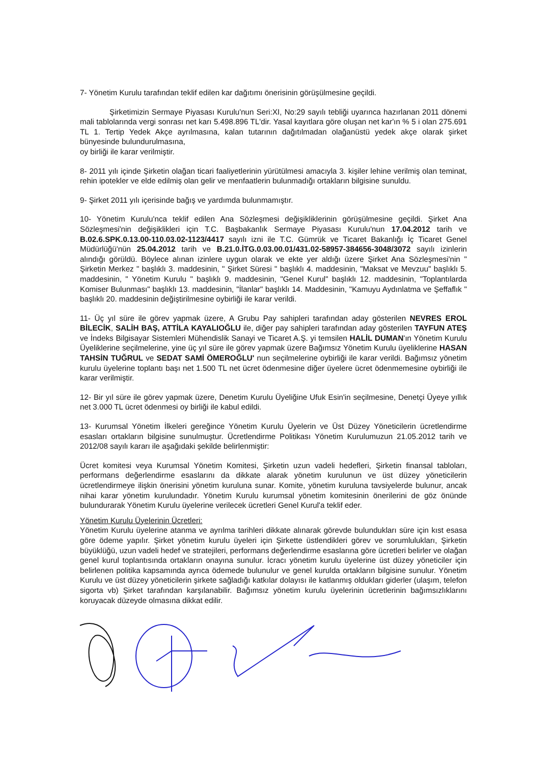7- Yönetim Kurulu tarafından teklif edilen kar dağıtımı önerisinin görüşülmesine geçildi.
Şirketimizin Sermaye Piyasası Kurulu'nun Seri:XI, No:29 sayılı tebliği uyarınca hazırlanan 2011 dönemi mali tablolarında vergi sonrası net karı 5.498.896 TL'dir. Yasal kayıtlara göre oluşan net kar'ın % 5 i olan 275.691 TL 1. Tertip Yedek Akçe ayrılmasına, kalan tutarının dağıtılmadan olağanüstü yedek akçe olarak şirket bünyesinde bulundurulmasına,
oy birliği ile karar verilmiştir.
8- 2011 yılı içinde Şirketin olağan ticari faaliyetlerinin yürütülmesi amacıyla 3. kişiler lehine verilmiş olan teminat, rehin ipotekler ve elde edilmiş olan gelir ve menfaatlerin bulunmadığı ortakların bilgisine sunuldu.
9- Şirket 2011 yılı içerisinde bağış ve yardımda bulunmamıştır.
10- Yönetim Kurulu'nca teklif edilen Ana Sözleşmesi değişikliklerinin görüşülmesine geçildi. Şirket Ana Sözleşmesi'nin değişiklikleri için T.C. Başbakanlık Sermaye Piyasası Kurulu'nun 17.04.2012 tarih ve B.02.6.SPK.0.13.00-110.03.02-1123/4417 sayılı izni ile T.C. Gümrük ve Ticaret Bakanlığı İç Ticaret Genel Müdürlüğü'nün 25.04.2012 tarih ve B.21.0.İTG.0.03.00.01/431.02-58957-384656-3048/3072 sayılı izinlerin alındığı görüldü. Böylece alınan izinlere uygun olarak ve ekte yer aldığı üzere Şirket Ana Sözleşmesi'nin " Şirketin Merkez " başlıklı 3. maddesinin, " Şirket Süresi " başlıklı 4. maddesinin, "Maksat ve Mevzuu" başlıklı 5. maddesinin, " Yönetim Kurulu " başlıklı 9. maddesinin, "Genel Kurul" başlıklı 12. maddesinin, "Toplantılarda Komiser Bulunması" başlıklı 13. maddesinin, "İlanlar" başlıklı 14. Maddesinin, "Kamuyu Aydınlatma ve Şeffaflık " başlıklı 20. maddesinin değiştirilmesine oybirliği ile karar verildi.
11- Üç yıl süre ile görev yapmak üzere, A Grubu Pay sahipleri tarafından aday gösterilen NEVRES EROL BİLECİK, SALİH BAŞ, ATTİLA KAYALIOĞLU ile, diğer pay sahipleri tarafından aday gösterilen TAYFUN ATEŞ ve İndeks Bilgisayar Sistemleri Mühendislik Sanayi ve Ticaret A.Ş. yi temsilen HALİL DUMAN'ın Yönetim Kurulu Üyeliklerine seçilmelerine, yine üç yıl süre ile görev yapmak üzere Bağımsız Yönetim Kurulu üyeliklerine HASAN TAHSİN TUĞRUL ve SEDAT SAMİ ÖMEROĞLU' nun seçilmelerine oybirliği ile karar verildi. Bağımsız yönetim kurulu üyelerine toplantı başı net 1.500 TL net ücret ödenmesine diğer üyelere ücret ödenmemesine oybirliği ile karar verilmiştir.
12- Bir yıl süre ile görev yapmak üzere, Denetim Kurulu Üyeliğine Ufuk Esin'in seçilmesine, Denetçi Üyeye yıllık net 3.000 TL ücret ödenmesi oy birliği ile kabul edildi.
13- Kurumsal Yönetim İlkeleri gereğince Yönetim Kurulu Üyelerin ve Üst Düzey Yöneticilerin ücretlendirme esasları ortakların bilgisine sunulmuştur. Ücretlendirme Politikası Yönetim Kurulumuzun 21.05.2012 tarih ve 2012/08 sayılı kararı ile aşağıdaki şekilde belirlenmiştir:
Ücret komitesi veya Kurumsal Yönetim Komitesi, Şirketin uzun vadeli hedefleri, Şirketin finansal tabloları, performans değerlendirme esaslarını da dikkate alarak yönetim kurulunun ve üst düzey yöneticilerin ücretlendirmeye ilişkin önerisini yönetim kuruluna sunar. Komite, yönetim kuruluna tavsiyelerde bulunur, ancak nihai karar yönetim kurulundadır. Yönetim Kurulu kurumsal yönetim komitesinin önerilerini de göz önünde bulundurarak Yönetim Kurulu üyelerine verilecek ücretleri Genel Kurul'a teklif eder.
Yönetim Kurulu Üyelerinin Ücretleri:
Yönetim Kurulu üyelerine atanma ve ayrılma tarihleri dikkate alınarak görevde bulundukları süre için kıst esasa göre ödeme yapılır. Şirket yönetim kurulu üyeleri için Şirkette üstlendikleri görev ve sorumlulukları, Şirketin büyüklüğü, uzun vadeli hedef ve stratejileri, performans değerlendirme esaslarına göre ücretleri belirler ve olağan genel kurul toplantısında ortakların onayına sunulur. İcracı yönetim kurulu üyelerine üst düzey yöneticiler için belirlenen politika kapsamında ayrıca ödemede bulunulur ve genel kurulda ortakların bilgisine sunulur. Yönetim Kurulu ve üst düzey yöneticilerin şirkete sağladığı katkılar dolayısı ile katlanmış oldukları giderler (ulaşım, telefon sigorta vb) Şirket tarafından karşılanabilir. Bağımsız yönetim kurulu üyelerinin ücretlerinin bağımsızlıklarını koruyacak düzeyde olmasına dikkat edilir.